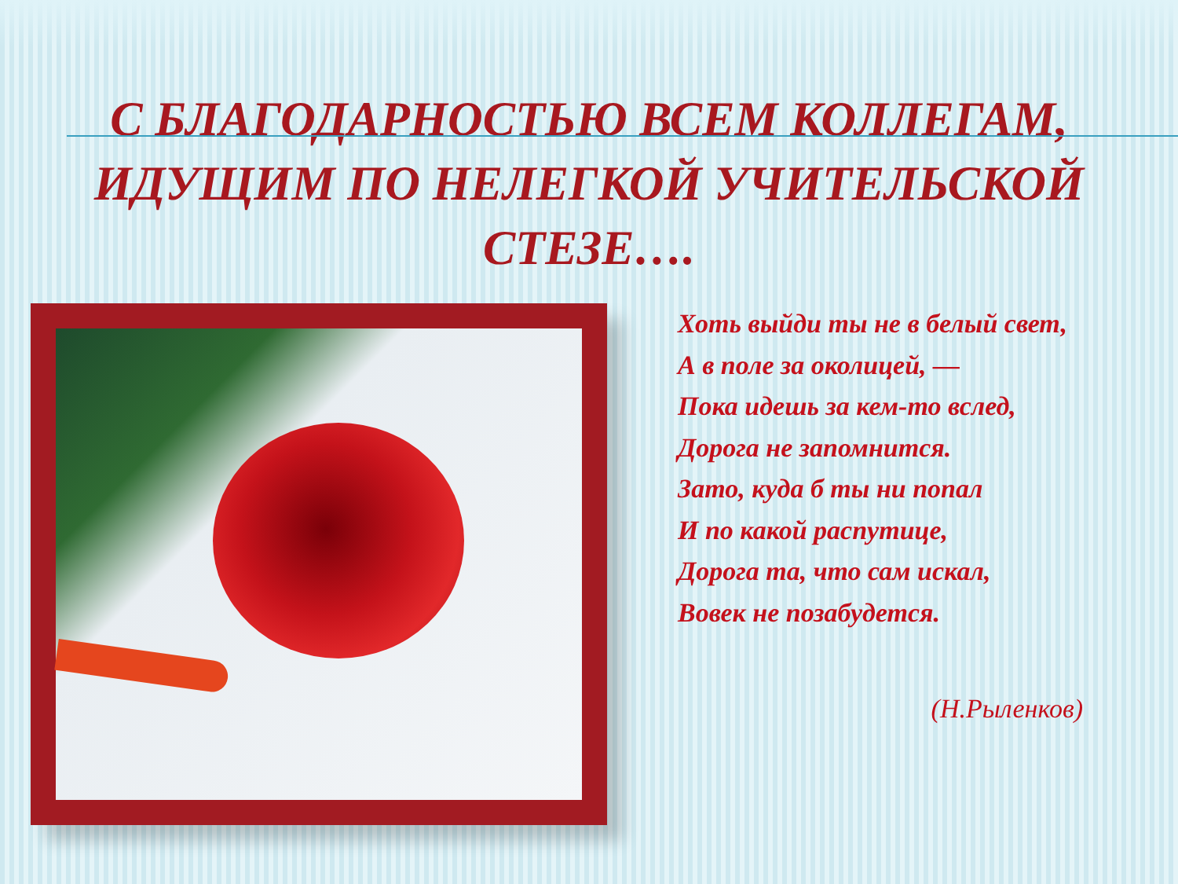С БЛАГОДАРНОСТЬЮ ВСЕМ КОЛЛЕГАМ,
ИДУЩИМ ПО НЕЛЕГКОЙ УЧИТЕЛЬСКОЙ
СТЕЗЕ….
Хоть выйди ты не в белый свет,
А в поле за околицей, —
Пока идешь за кем-то вслед,
Дорога не запомнится.
Зато, куда б ты ни попал
И по какой распутице,
Дорога та, что сам искал,
Вовек не позабудется.
(Н.Рыленков)